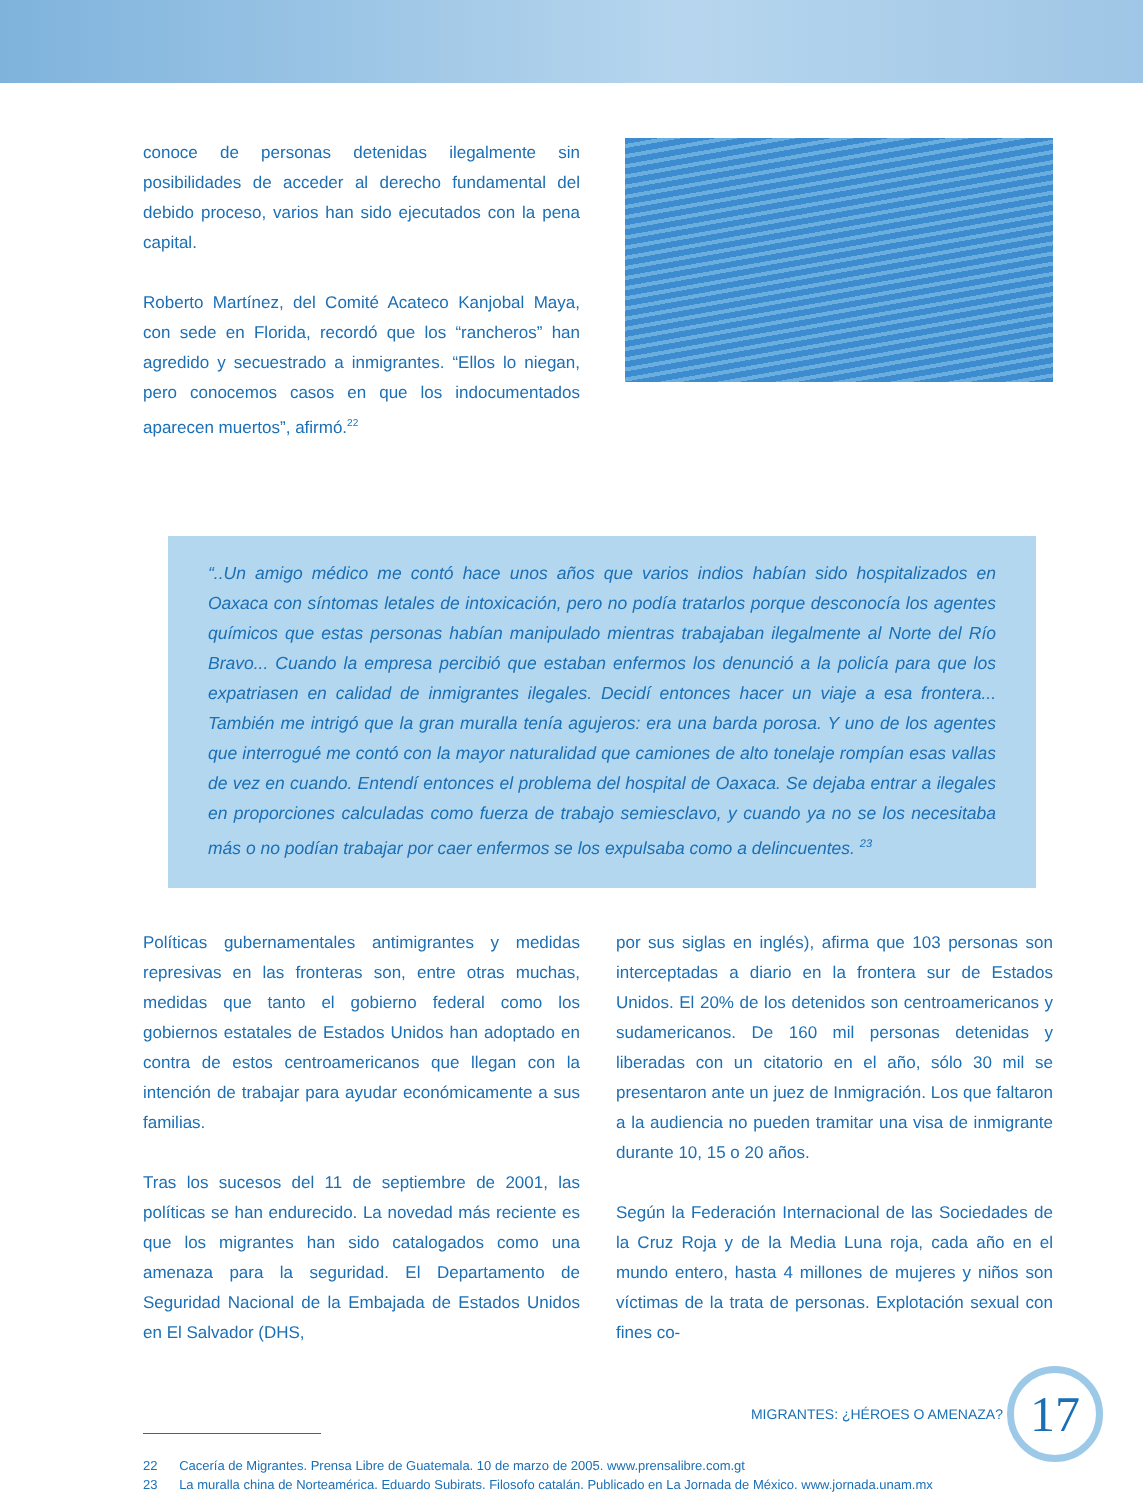conoce de personas detenidas ilegalmente sin posibilidades de acceder al derecho fundamental del debido proceso, varios han sido ejecutados con la pena capital.
Roberto Martínez, del Comité Acateco Kanjobal Maya, con sede en Florida, recordó que los “rancheros” han agredido y secuestrado a inmigrantes. “Ellos lo niegan, pero conocemos casos en que los indocumentados aparecen muertos”, afirmó.<sup>22</sup>
“..Un amigo médico me contó hace unos años que varios indios habían sido hospitalizados en Oaxaca con síntomas letales de intoxicación, pero no podía tratarlos porque desconocía los agentes químicos que estas personas habían manipulado mientras trabajaban ilegalmente al Norte del Río Bravo... Cuando la empresa percibió que estaban enfermos los denunció a la policía para que los expatriasen en calidad de inmigrantes ilegales. Decidí entonces hacer un viaje a esa frontera... También me intrigó que la gran muralla tenía agujeros: era una barda porosa. Y uno de los agentes que interrogué me contó con la mayor naturalidad que camiones de alto tonelaje rompían esas vallas de vez en cuando. Entendí entonces el problema del hospital de Oaxaca. Se dejaba entrar a ilegales en proporciones calculadas como fuerza de trabajo semiesclavo, y cuando ya no se los necesitaba más o no podían trabajar por caer enfermos se los expulsaba como a delincuentes. <sup>23</sup>
Políticas gubernamentales antimigrantes y medidas represivas en las fronteras son, entre otras muchas, medidas que tanto el gobierno federal como los gobiernos estatales de Estados Unidos han adoptado en contra de estos centroamericanos que llegan con la intención de trabajar para ayudar económicamente a sus familias.
Tras los sucesos del 11 de septiembre de 2001, las políticas se han endurecido. La novedad más reciente es que los migrantes han sido catalogados como una amenaza para la seguridad. El Departamento de Seguridad Nacional de la Embajada de Estados Unidos en El Salvador (DHS,
por sus siglas en inglés), afirma que 103 personas son interceptadas a diario en la frontera sur de Estados Unidos. El 20% de los detenidos son centroamericanos y sudamericanos. De 160 mil personas detenidas y liberadas con un citatorio en el año, sólo 30 mil se presentaron ante un juez de Inmigración. Los que faltaron a la audiencia no pueden tramitar una visa de inmigrante durante 10, 15 o 20 años.
Según la Federación Internacional de las Sociedades de la Cruz Roja y de la Media Luna roja, cada año en el mundo entero, hasta 4 millones de mujeres y niños son víctimas de la trata de personas. Explotación sexual con fines co-
22 Cacería de Migrantes. Prensa Libre de Guatemala. 10 de marzo de 2005. www.prensalibre.com.gt
23 La muralla china de Norteamérica. Eduardo Subirats. Filosofo catalán. Publicado en La Jornada de México. www.jornada.unam.mx
MIGRANTES: ¿HÉROES O AMENAZA?
17